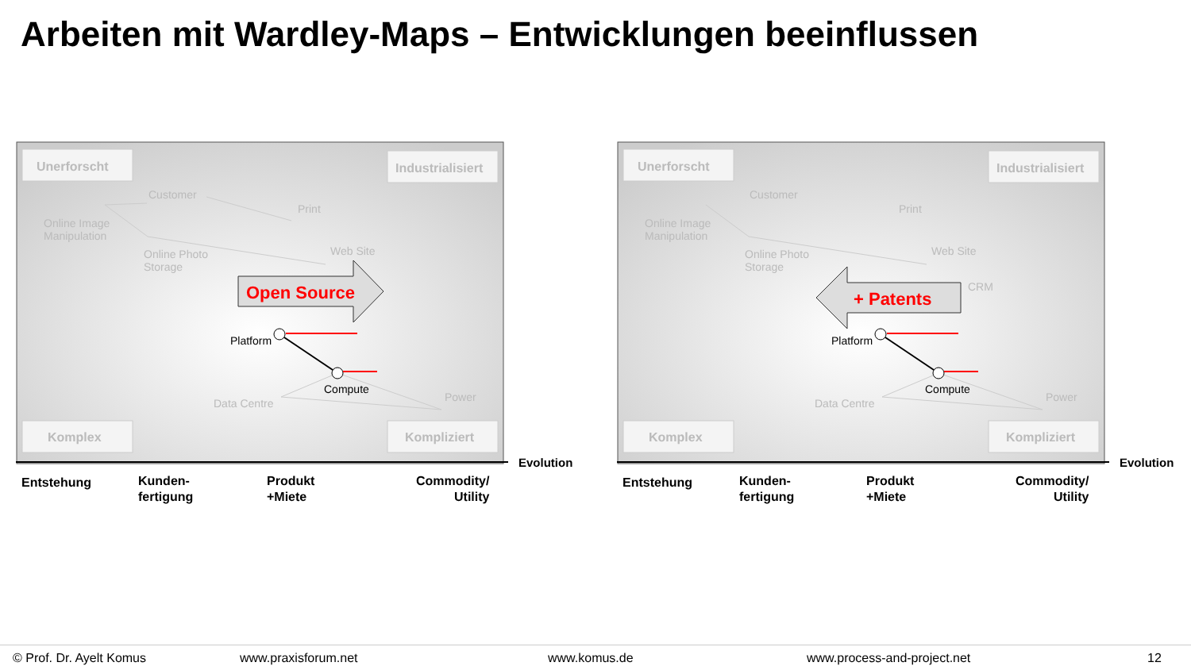Arbeiten mit Wardley-Maps – Entwicklungen beeinflussen
Unerforscht
Industrialisiert
Komplex
Kompliziert
Customer
Online Image
Manipulation
Print
Online Photo
Storage
Web Site
Data Centre
Power
Platform
Compute
Open Source
Evolution
Entstehung
Kunden-
fertigung
Produkt
+Miete
Commodity/
Utility
Unerforscht
Industrialisiert
Komplex
Kompliziert
Customer
Online Image
Manipulation
Print
Online Photo
Storage
Web Site
CRM
Data Centre
Power
Platform
Compute
+ Patents
Evolution
Entstehung
Kunden-
fertigung
Produkt
+Miete
Commodity/
Utility
© Prof. Dr. Ayelt Komus www.praxisforum.net www.komus.de www.process-and-project.net 12